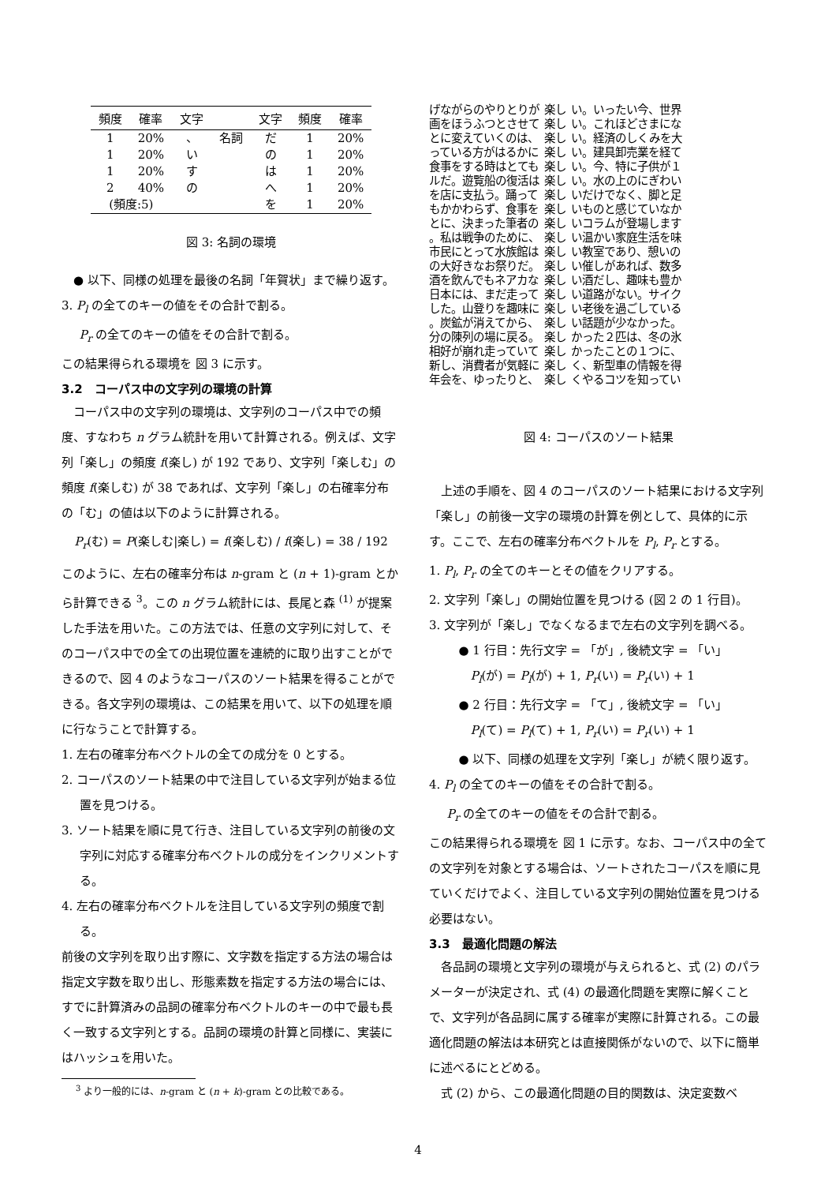| 頻度 | 確率 | 文字 | | 文字 | 頻度 | 確率 |
| --- | --- | --- | --- | --- | --- | --- |
| 1 | 20% | 、 | 名詞 | だ | 1 | 20% |
| 1 | 20% | い | | の | 1 | 20% |
| 1 | 20% | す | | は | 1 | 20% |
| 2 | 40% | の | | へ | 1 | 20% |
| (頻度:5) | | | | を | 1 | 20% |
図 3: 名詞の環境
● 以下、同様の処理を最後の名詞「年賀状」まで繰り返す。
3. P<sub>l</sub> の全てのキーの値をその合計で割る。
P<sub>r</sub> の全てのキーの値をその合計で割る。
この結果得られる環境を 図 3 に示す。
3.2　コーパス中の文字列の環境の計算
コーパス中の文字列の環境は、文字列のコーパス中での頻度、すなわち n グラム統計を用いて計算される。例えば、文字列「楽し」の頻度 f(楽し) が 192 であり、文字列「楽しむ」の頻度 f(楽しむ) が 38 であれば、文字列「楽し」の右確率分布の「む」の値は以下のように計算される。
P<sub>r</sub>(む) = P(楽しむ|楽し) = f(楽しむ) / f(楽し) = 38 / 192
このように、左右の確率分布は n-gram と (n + 1)-gram とから計算できる <sup>3</sup>。この n グラム統計には、長尾と森 <sup>(1)</sup> が提案した手法を用いた。この方法では、任意の文字列に対して、そのコーパス中での全ての出現位置を連続的に取り出すことができるので、図 4 のようなコーパスのソート結果を得ることができる。各文字列の環境は、この結果を用いて、以下の処理を順に行なうことで計算する。
1. 左右の確率分布ベクトルの全ての成分を 0 とする。
2. コーパスのソート結果の中で注目している文字列が始まる位置を見つける。
3. ソート結果を順に見て行き、注目している文字列の前後の文字列に対応する確率分布ベクトルの成分をインクリメントする。
4. 左右の確率分布ベクトルを注目している文字列の頻度で割る。
前後の文字列を取り出す際に、文字数を指定する方法の場合は指定文字数を取り出し、形態素数を指定する方法の場合には、すでに計算済みの品詞の確率分布ベクトルのキーの中で最も長く一致する文字列とする。品詞の環境の計算と同様に、実装にはハッシュを用いた。
<sup>3</sup> より一般的には、n-gram と (n + k)-gram との比較である。
| げながらのやりとりが | 楽し | い。いったい今、世界 |
| 画をほうふつとさせて | 楽し | い。これほどさまにな |
| とに変えていくのは、 | 楽し | い。経済のしくみを大 |
| っている方がはるかに | 楽し | い。建具卸売業を経て |
| 食事をする時はとても | 楽し | い。今、特に子供が１ |
| ルだ。遊覧船の復活は | 楽し | い。水の上のにぎわい |
| を店に支払う。踊って | 楽し | いだけでなく、脚と足 |
| もかかわらず、食事を | 楽し | いものと感じていなか |
| とに、決まった筆者の | 楽し | いコラムが登場します |
| 。私は戦争のために、 | 楽し | い温かい家庭生活を味 |
| 市民にとって水族館は | 楽し | い教室であり、憩いの |
| の大好きなお祭りだ。 | 楽し | い催しがあれば、数多 |
| 酒を飲んでもネアカな | 楽し | い酒だし、趣味も豊か |
| 日本には、まだ走って | 楽し | い道路がない。サイク |
| した。山登りを趣味に | 楽し | い老後を過ごしている |
| 。炭鉱が消えてから、 | 楽し | い話題が少なかった。 |
| 分の陳列の場に戻る。 | 楽し | かった２匹は、冬の氷 |
| 相好が崩れ走っていて | 楽し | かったことの１つに、 |
| 新し、消費者が気軽に | 楽し | く、新型車の情報を得 |
| 年会を、ゆったりと、 | 楽し | くやるコツを知ってい |
図 4: コーパスのソート結果
上述の手順を、図 4 のコーパスのソート結果における文字列「楽し」の前後一文字の環境の計算を例として、具体的に示す。ここで、左右の確率分布ベクトルを P<sub>l</sub>, P<sub>r</sub> とする。
1. P<sub>l</sub>, P<sub>r</sub> の全てのキーとその値をクリアする。
2. 文字列「楽し」の開始位置を見つける (図 2 の 1 行目)。
3. 文字列が「楽し」でなくなるまで左右の文字列を調べる。
● 1 行目：先行文字 = 「が」, 後続文字 = 「い」
P<sub>l</sub>(が) = P<sub>l</sub>(が) + 1, P<sub>r</sub>(い) = P<sub>r</sub>(い) + 1
● 2 行目：先行文字 = 「て」, 後続文字 = 「い」
P<sub>l</sub>(て) = P<sub>l</sub>(て) + 1, P<sub>r</sub>(い) = P<sub>r</sub>(い) + 1
● 以下、同様の処理を文字列「楽し」が続く限り返す。
4. P<sub>l</sub> の全てのキーの値をその合計で割る。
P<sub>r</sub> の全てのキーの値をその合計で割る。
この結果得られる環境を 図 1 に示す。なお、コーパス中の全ての文字列を対象とする場合は、ソートされたコーパスを順に見ていくだけでよく、注目している文字列の開始位置を見つける必要はない。
3.3　最適化問題の解法
各品詞の環境と文字列の環境が与えられると、式 (2) のパラメーターが決定され、式 (4) の最適化問題を実際に解くことで、文字列が各品詞に属する確率が実際に計算される。この最適化問題の解法は本研究とは直接関係がないので、以下に簡単に述べるにとどめる。
式 (2) から、この最適化問題の目的関数は、決定変数ベ
4